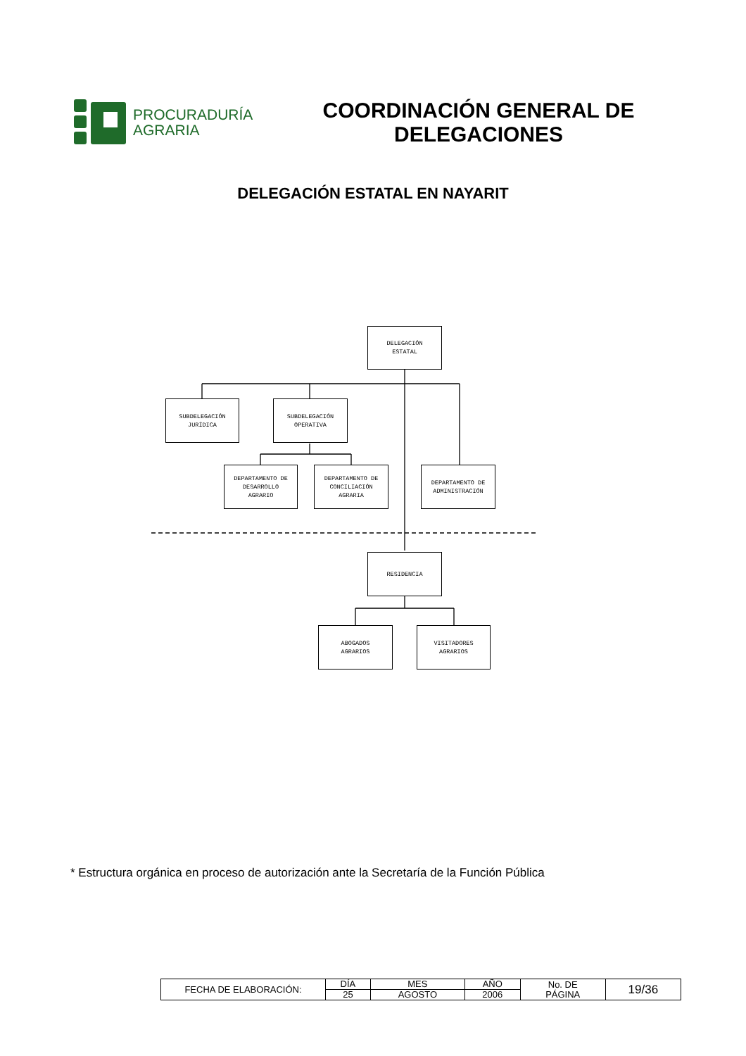PROCURADURÍA
AGRARIA
COORDINACIÓN GENERAL DE
DELEGACIONES
DELEGACIÓN ESTATAL EN NAYARIT
DELEGACIÓN
ESTATAL
SUBDELEGACIÓN
JURÍDICA
SUBDELEGACIÓN
OPERATIVA
DEPARTAMENTO DE
DESARROLLO
AGRARIO
DEPARTAMENTO DE
CONCILIACIÓN
AGRARIA
DEPARTAMENTO DE
ADMINISTRACIÓN
RESIDENCIA
ABOGADOS
AGRARIOS
VISITADORES
AGRARIOS
* Estructura orgánica en proceso de autorización ante la Secretaría de la Función Pública
| FECHA DE ELABORACIÓN: | DÍA | MES | AÑO | No. DE PÁGINA | 19/36 |
| | 25 | AGOSTO | 2006 | | |